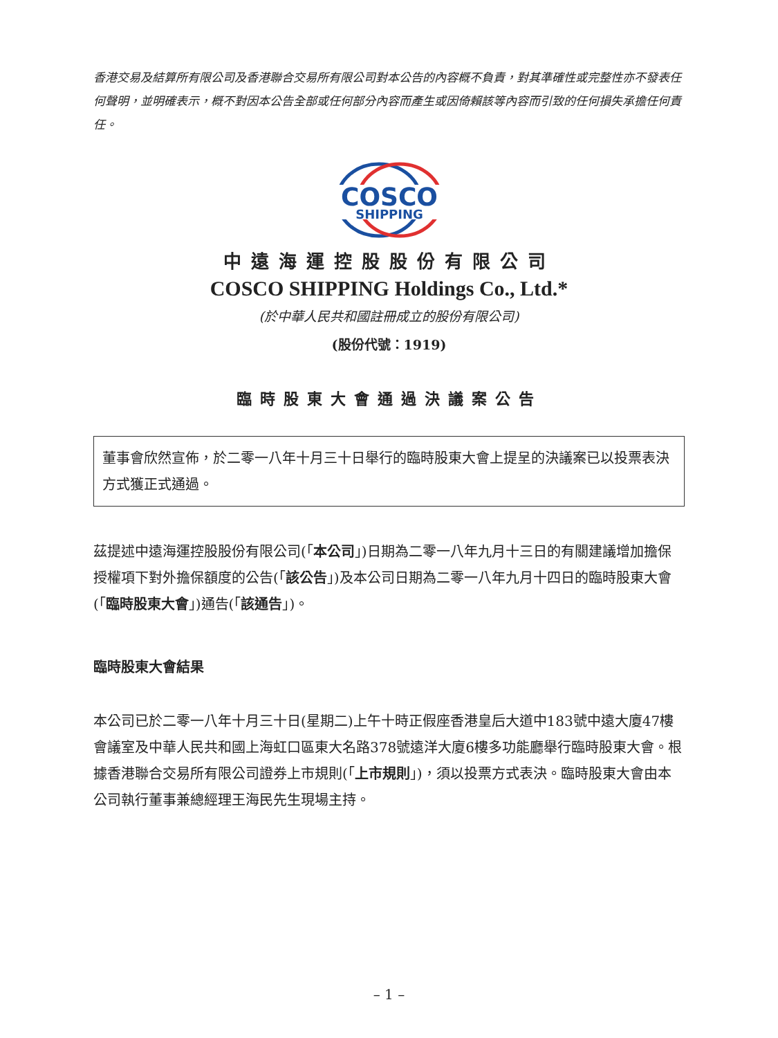香港交易及結算所有限公司及香港聯合交易所有限公司對本公告的內容概不負責，對其準確性或完整性亦不發表任何聲明，並明確表示，概不對因本公告全部或任何部分內容而產生或因倚賴該等內容而引致的任何損失承擔任何責任。
COSCO
SHIPPING
中遠海運控股股份有限公司
COSCO SHIPPING Holdings Co., Ltd.*
(於中華人民共和國註冊成立的股份有限公司)
(股份代號：1919)
臨時股東大會通過決議案公告
董事會欣然宣佈，於二零一八年十月三十日舉行的臨時股東大會上提呈的決議案已以投票表決方式獲正式通過。
茲提述中遠海運控股股份有限公司(「本公司」)日期為二零一八年九月十三日的有關建議增加擔保授權項下對外擔保額度的公告(「該公告」)及本公司日期為二零一八年九月十四日的臨時股東大會(「臨時股東大會」)通告(「該通告」)。
臨時股東大會結果
本公司已於二零一八年十月三十日(星期二)上午十時正假座香港皇后大道中183號中遠大廈47樓會議室及中華人民共和國上海虹口區東大名路378號遠洋大廈6樓多功能廳舉行臨時股東大會。根據香港聯合交易所有限公司證券上市規則(「上市規則」)，須以投票方式表決。臨時股東大會由本公司執行董事兼總經理王海民先生現場主持。
– 1 –